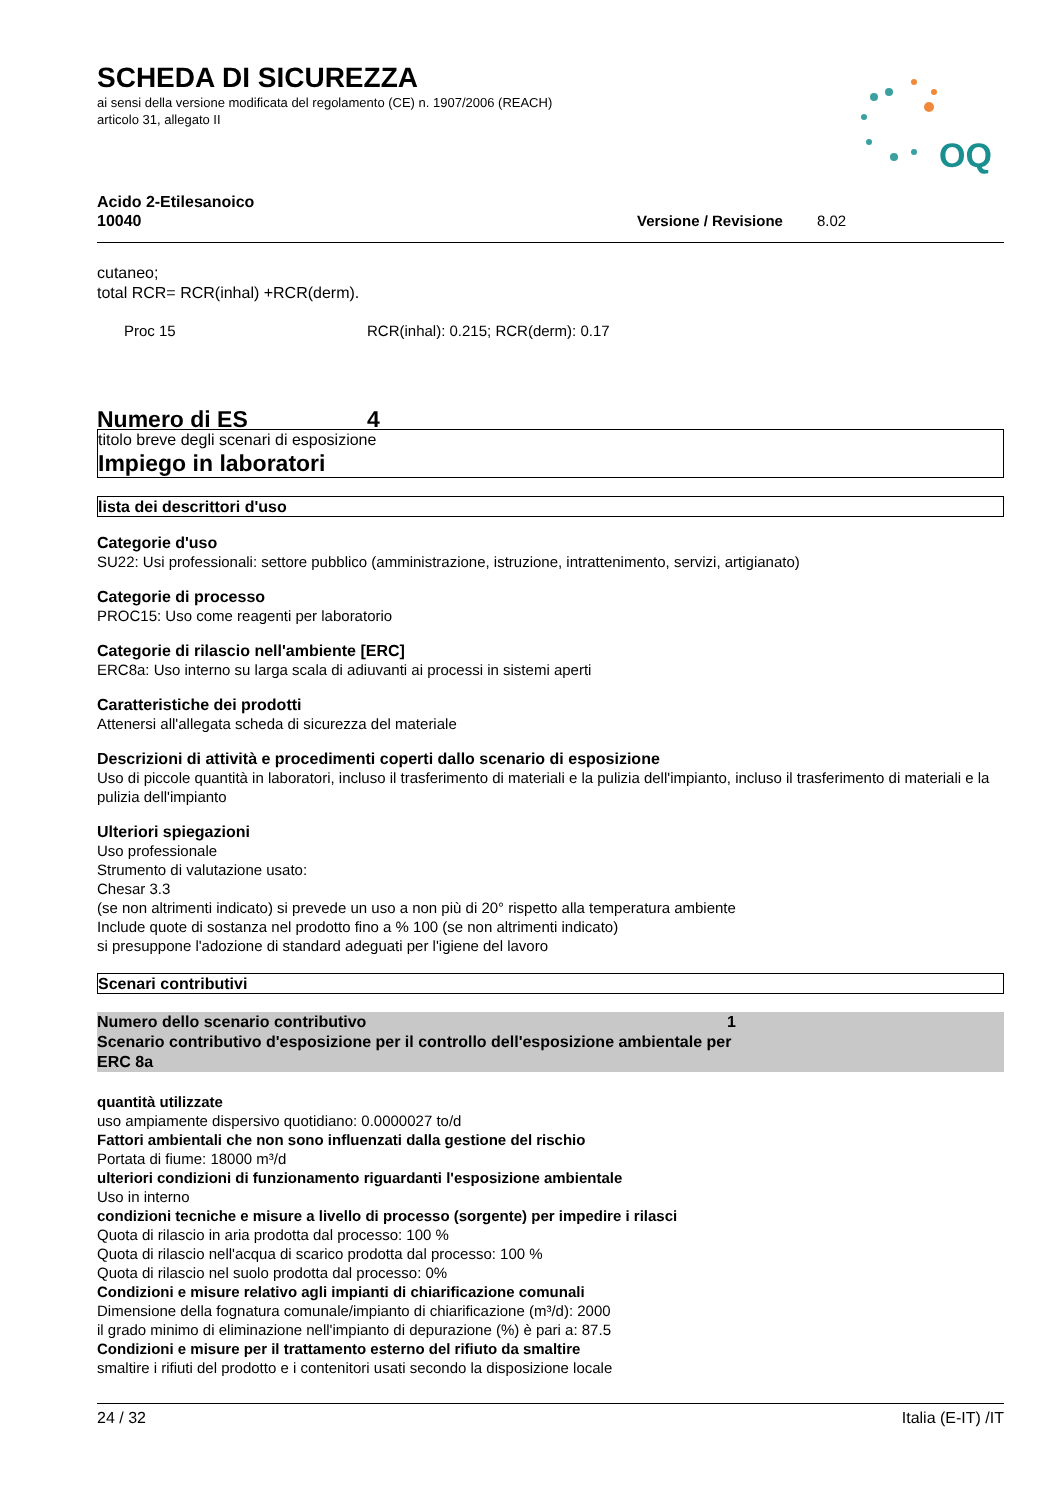SCHEDA DI SICUREZZA
ai sensi della versione modificata del regolamento (CE) n. 1907/2006 (REACH)
articolo 31, allegato II
OQ
Acido 2-Etilesanoico
10040 Versione / Revisione 8.02
cutaneo;
total RCR= RCR(inhal) +RCR(derm).
Proc 15 RCR(inhal): 0.215; RCR(derm): 0.17
Numero di ES 4
titolo breve degli scenari di esposizione
Impiego in laboratori
lista dei descrittori d'uso
Categorie d'uso
SU22: Usi professionali: settore pubblico (amministrazione, istruzione, intrattenimento, servizi, artigianato)
Categorie di processo
PROC15: Uso come reagenti per laboratorio
Categorie di rilascio nell'ambiente [ERC]
ERC8a: Uso interno su larga scala di adiuvanti ai processi in sistemi aperti
Caratteristiche dei prodotti
Attenersi all'allegata scheda di sicurezza del materiale
Descrizioni di attività e procedimenti coperti dallo scenario di esposizione
Uso di piccole quantità in laboratori, incluso il trasferimento di materiali e la pulizia dell'impianto, incluso il trasferimento di materiali e la pulizia dell'impianto
Ulteriori spiegazioni
Uso professionale
Strumento di valutazione usato:
Chesar 3.3
(se non altrimenti indicato) si prevede un uso a non più di 20° rispetto alla temperatura ambiente
Include quote di sostanza nel prodotto fino a % 100 (se non altrimenti indicato)
si presuppone l'adozione di standard adeguati per l'igiene del lavoro
Scenari contributivi
Numero dello scenario contributivo 1
Scenario contributivo d'esposizione per il controllo dell'esposizione ambientale per
ERC 8a
quantità utilizzate
uso ampiamente dispersivo quotidiano: 0.0000027 to/d
Fattori ambientali che non sono influenzati dalla gestione del rischio
Portata di fiume: 18000 m³/d
ulteriori condizioni di funzionamento riguardanti l'esposizione ambientale
Uso in interno
condizioni tecniche e misure a livello di processo (sorgente) per impedire i rilasci
Quota di rilascio in aria prodotta dal processo: 100 %
Quota di rilascio nell'acqua di scarico prodotta dal processo: 100 %
Quota di rilascio nel suolo prodotta dal processo: 0%
Condizioni e misure relativo agli impianti di chiarificazione comunali
Dimensione della fognatura comunale/impianto di chiarificazione (m³/d): 2000
il grado minimo di eliminazione nell'impianto di depurazione (%) è pari a: 87.5
Condizioni e misure per il trattamento esterno del rifiuto da smaltire
smaltire i rifiuti del prodotto e i contenitori usati secondo la disposizione locale
24 / 32 Italia (E-IT) /IT